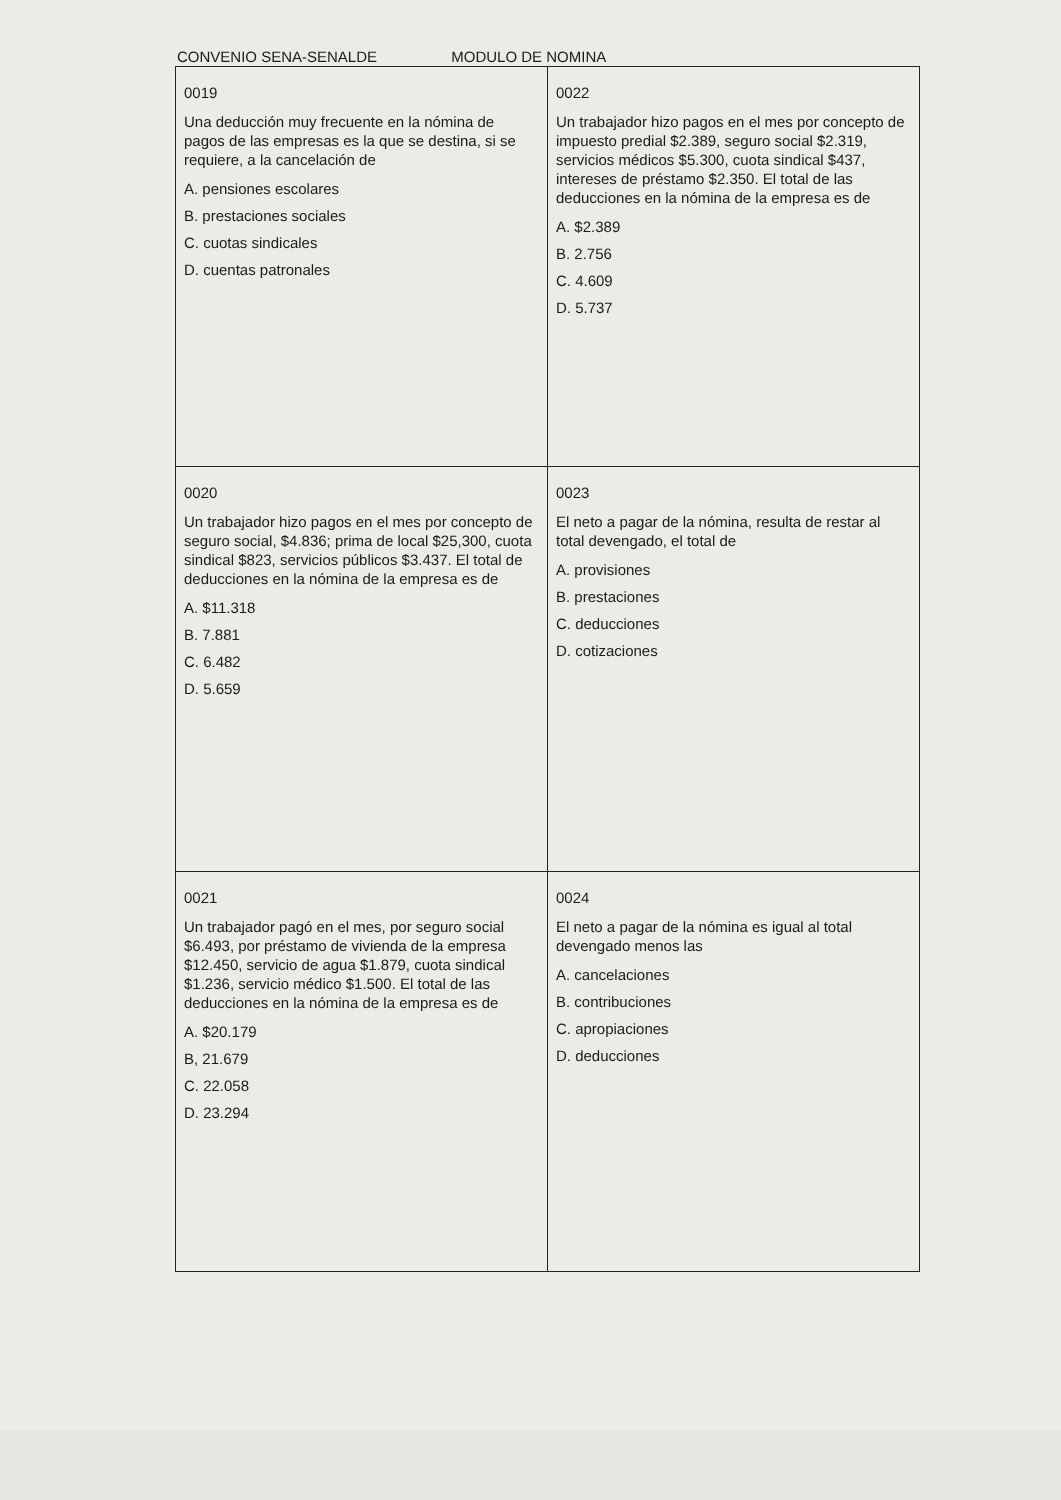CONVENIO SENA-SENALDE MODULO DE NOMINA
| 0019 Una deducción muy frecuente en la nómina de pagos de las empresas es la que se destina, si se requiere, a la cancelación de A. pensiones escolares B. prestaciones sociales C. cuotas sindicales D. cuentas patronales | 0022 Un trabajador hizo pagos en el mes por concepto de impuesto predial $2.389, seguro social $2.319, servicios médicos $5.300, cuota sindical $437, intereses de préstamo $2.350. El total de las deducciones en la nómina de la empresa es de A. $2.389 B. 2.756 C. 4.609 D. 5.737 |
| 0020 Un trabajador hizo pagos en el mes por concepto de seguro social, $4.836; prima de local $25,300, cuota sindical $823, servicios públicos $3.437. El total de deducciones en la nómina de la empresa es de A. $11.318 B. 7.881 C. 6.482 D. 5.659 | 0023 El neto a pagar de la nómina, resulta de restar al total devengado, el total de A. provisiones B. prestaciones C. deducciones D. cotizaciones |
| 0021 Un trabajador pagó en el mes, por seguro social $6.493, por préstamo de vivienda de la empresa $12.450, servicio de agua $1.879, cuota sindical $1.236, servicio médico $1.500. El total de las deducciones en la nómina de la empresa es de A. $20.179 B, 21.679 C. 22.058 D. 23.294 | 0024 El neto a pagar de la nómina es igual al total devengado menos las A. cancelaciones B. contribuciones C. apropiaciones D. deducciones |